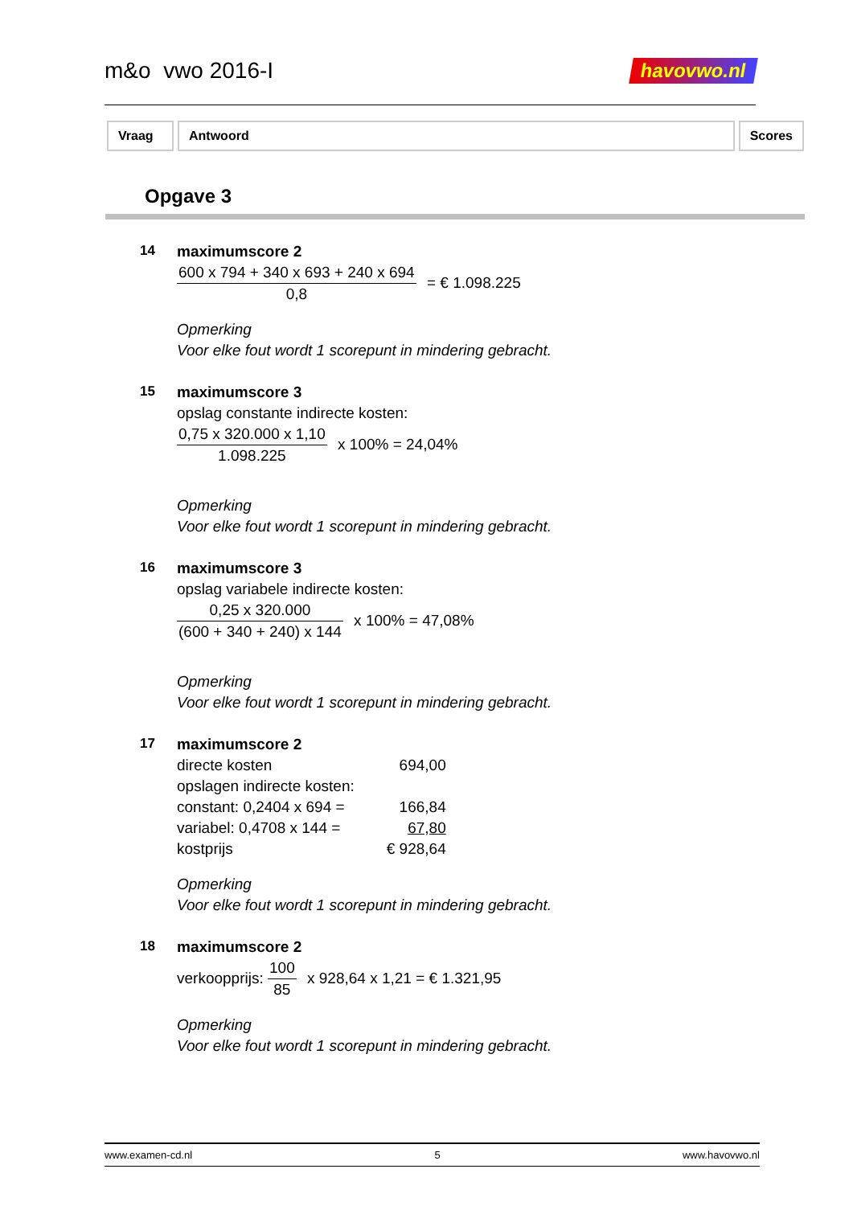m&o vwo 2016-I
havovwo.nl
Vraag Antwoord Scores
Opgave 3
14
maximumscore 2
600 x 794 + 340 x 693 + 240 x 694 0,8 = € 1.098.225
Opmerking
Voor elke fout wordt 1 scorepunt in mindering gebracht.
15
maximumscore 3
opslag constante indirecte kosten:
0,75 x 320.000 x 1,10 1.098.225 x 100% = 24,04%
Opmerking
Voor elke fout wordt 1 scorepunt in mindering gebracht.
16
maximumscore 3
opslag variabele indirecte kosten:
0,25 x 320.000 (600 + 340 + 240) x 144 x 100% = 47,08%
Opmerking
Voor elke fout wordt 1 scorepunt in mindering gebracht.
17
maximumscore 2
| directe kosten | 694,00 |
| opslagen indirecte kosten: | |
| constant: 0,2404 x 694 = | 166,84 |
| variabel: 0,4708 x 144 = | 67,80 |
| kostprijs | € 928,64 |
Opmerking
Voor elke fout wordt 1 scorepunt in mindering gebracht.
18
maximumscore 2
verkoopprijs: 100 85 x 928,64 x 1,21 = € 1.321,95
Opmerking
Voor elke fout wordt 1 scorepunt in mindering gebracht.
www.examen-cd.nl 5 www.havovwo.nl